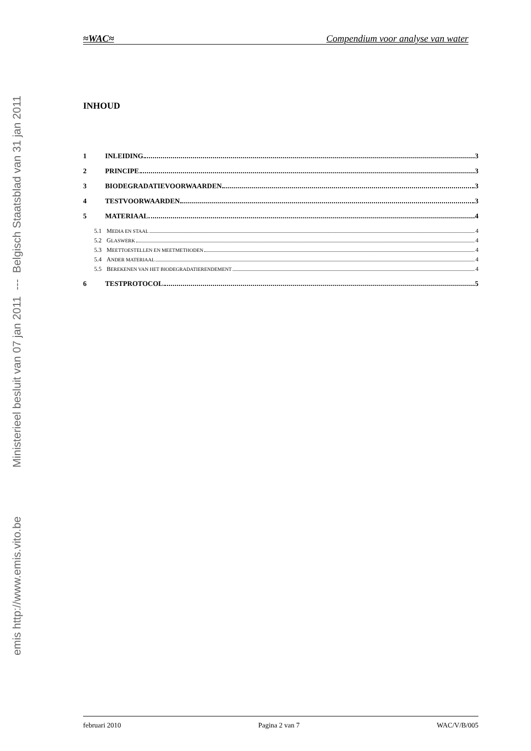emis http://www.emis.vito.be Ministerieel besluit van 07 jan 2011 --- Belgisch Staatsblad van 31 jan 2011
≈WAC≈ Compendium voor analyse van water
INHOUD
1 INLEIDING 3
2 PRINCIPE 3
3 BIODEGRADATIEVOORWAARDEN 3
4 TESTVOORWAARDEN 3
5 MATERIAAL 4
5.1 M EDIA EN STAAL 4
5.2 G LASWERK 4
5.3 M EETTOESTELLEN EN MEETMETHODEN 4
5.4 A NDER MATERIAAL 4
5.5 B EREKENEN VAN HET BIODEGRADATIERENDEMENT 4
6 TESTPROTOCOL 5
februari 2010 Pagina 2 van 7 WAC/V/B/005